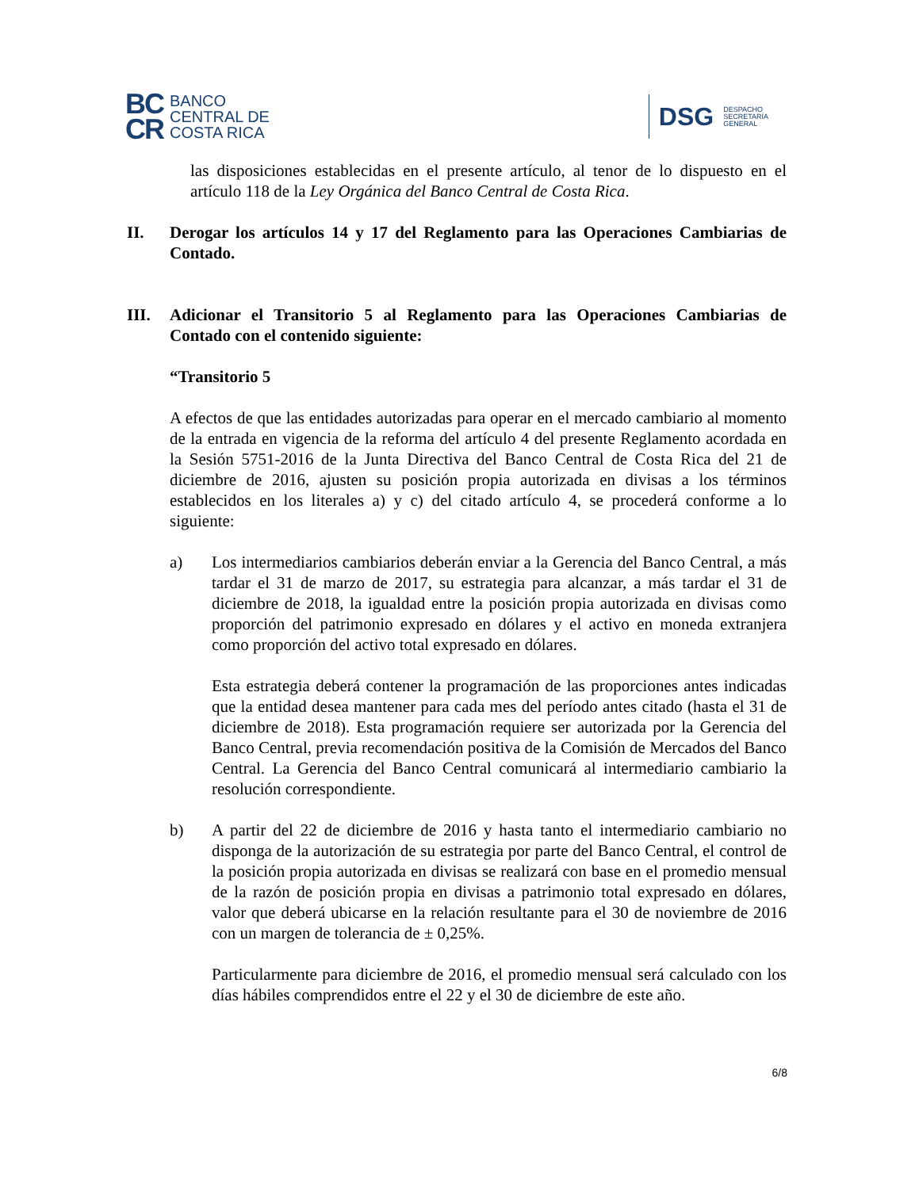BC
CR
BANCO
CENTRAL DE
COSTA RICA
DSG DESPACHO
SECRETARÍA
GENERAL
las disposiciones establecidas en el presente artículo, al tenor de lo dispuesto en el artículo 118 de la Ley Orgánica del Banco Central de Costa Rica.
II. Derogar los artículos 14 y 17 del Reglamento para las Operaciones Cambiarias de Contado.
III. Adicionar el Transitorio 5 al Reglamento para las Operaciones Cambiarias de Contado con el contenido siguiente:
“Transitorio 5
A efectos de que las entidades autorizadas para operar en el mercado cambiario al momento de la entrada en vigencia de la reforma del artículo 4 del presente Reglamento acordada en la Sesión 5751-2016 de la Junta Directiva del Banco Central de Costa Rica del 21 de diciembre de 2016, ajusten su posición propia autorizada en divisas a los términos establecidos en los literales a) y c) del citado artículo 4, se procederá conforme a lo siguiente:
a) Los intermediarios cambiarios deberán enviar a la Gerencia del Banco Central, a más tardar el 31 de marzo de 2017, su estrategia para alcanzar, a más tardar el 31 de diciembre de 2018, la igualdad entre la posición propia autorizada en divisas como proporción del patrimonio expresado en dólares y el activo en moneda extranjera como proporción del activo total expresado en dólares.
Esta estrategia deberá contener la programación de las proporciones antes indicadas que la entidad desea mantener para cada mes del período antes citado (hasta el 31 de diciembre de 2018). Esta programación requiere ser autorizada por la Gerencia del Banco Central, previa recomendación positiva de la Comisión de Mercados del Banco Central. La Gerencia del Banco Central comunicará al intermediario cambiario la resolución correspondiente.
b) A partir del 22 de diciembre de 2016 y hasta tanto el intermediario cambiario no disponga de la autorización de su estrategia por parte del Banco Central, el control de la posición propia autorizada en divisas se realizará con base en el promedio mensual de la razón de posición propia en divisas a patrimonio total expresado en dólares, valor que deberá ubicarse en la relación resultante para el 30 de noviembre de 2016 con un margen de tolerancia de ± 0,25%.
Particularmente para diciembre de 2016, el promedio mensual será calculado con los días hábiles comprendidos entre el 22 y el 30 de diciembre de este año.
6/8